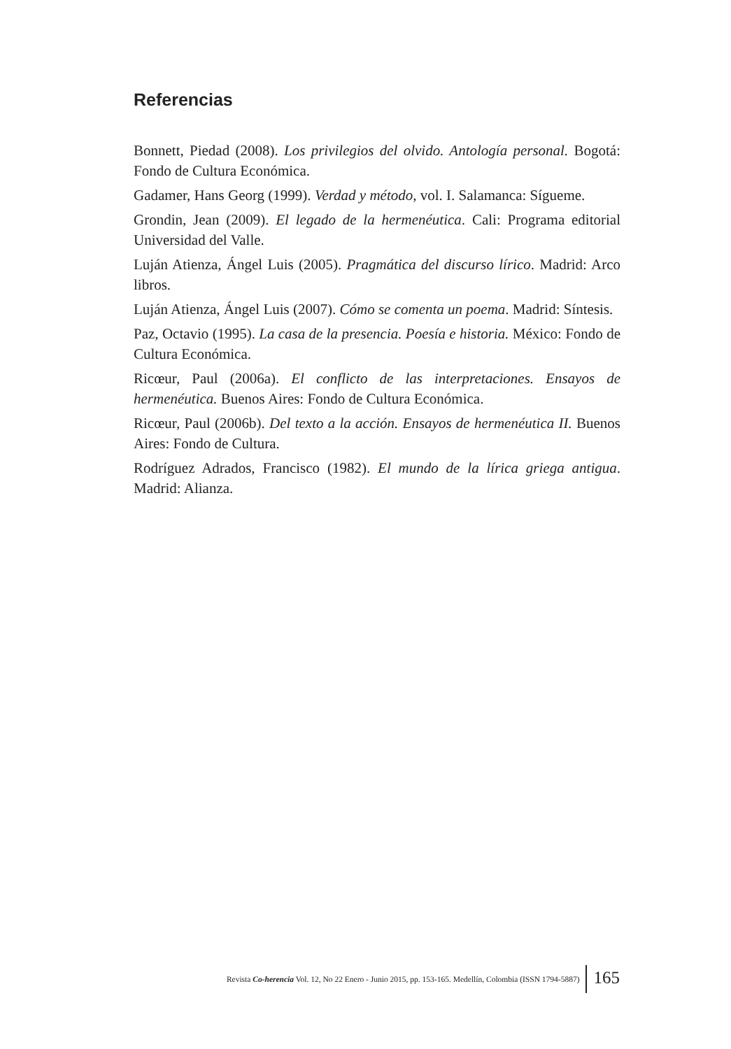Referencias
Bonnett, Piedad (2008). Los privilegios del olvido. Antología personal. Bogotá: Fondo de Cultura Económica.
Gadamer, Hans Georg (1999). Verdad y método, vol. I. Salamanca: Sígueme.
Grondin, Jean (2009). El legado de la hermenéutica. Cali: Programa editorial Universidad del Valle.
Luján Atienza, Ángel Luis (2005). Pragmática del discurso lírico. Madrid: Arco libros.
Luján Atienza, Ángel Luis (2007). Cómo se comenta un poema. Madrid: Síntesis.
Paz, Octavio (1995). La casa de la presencia. Poesía e historia. México: Fondo de Cultura Económica.
Ricœur, Paul (2006a). El conflicto de las interpretaciones. Ensayos de hermenéutica. Buenos Aires: Fondo de Cultura Económica.
Ricœur, Paul (2006b). Del texto a la acción. Ensayos de hermenéutica II. Buenos Aires: Fondo de Cultura.
Rodríguez Adrados, Francisco (1982). El mundo de la lírica griega antigua. Madrid: Alianza.
Revista Co-herencia Vol. 12, No 22 Enero - Junio 2015, pp. 153-165. Medellín, Colombia (ISSN 1794-5887) 165